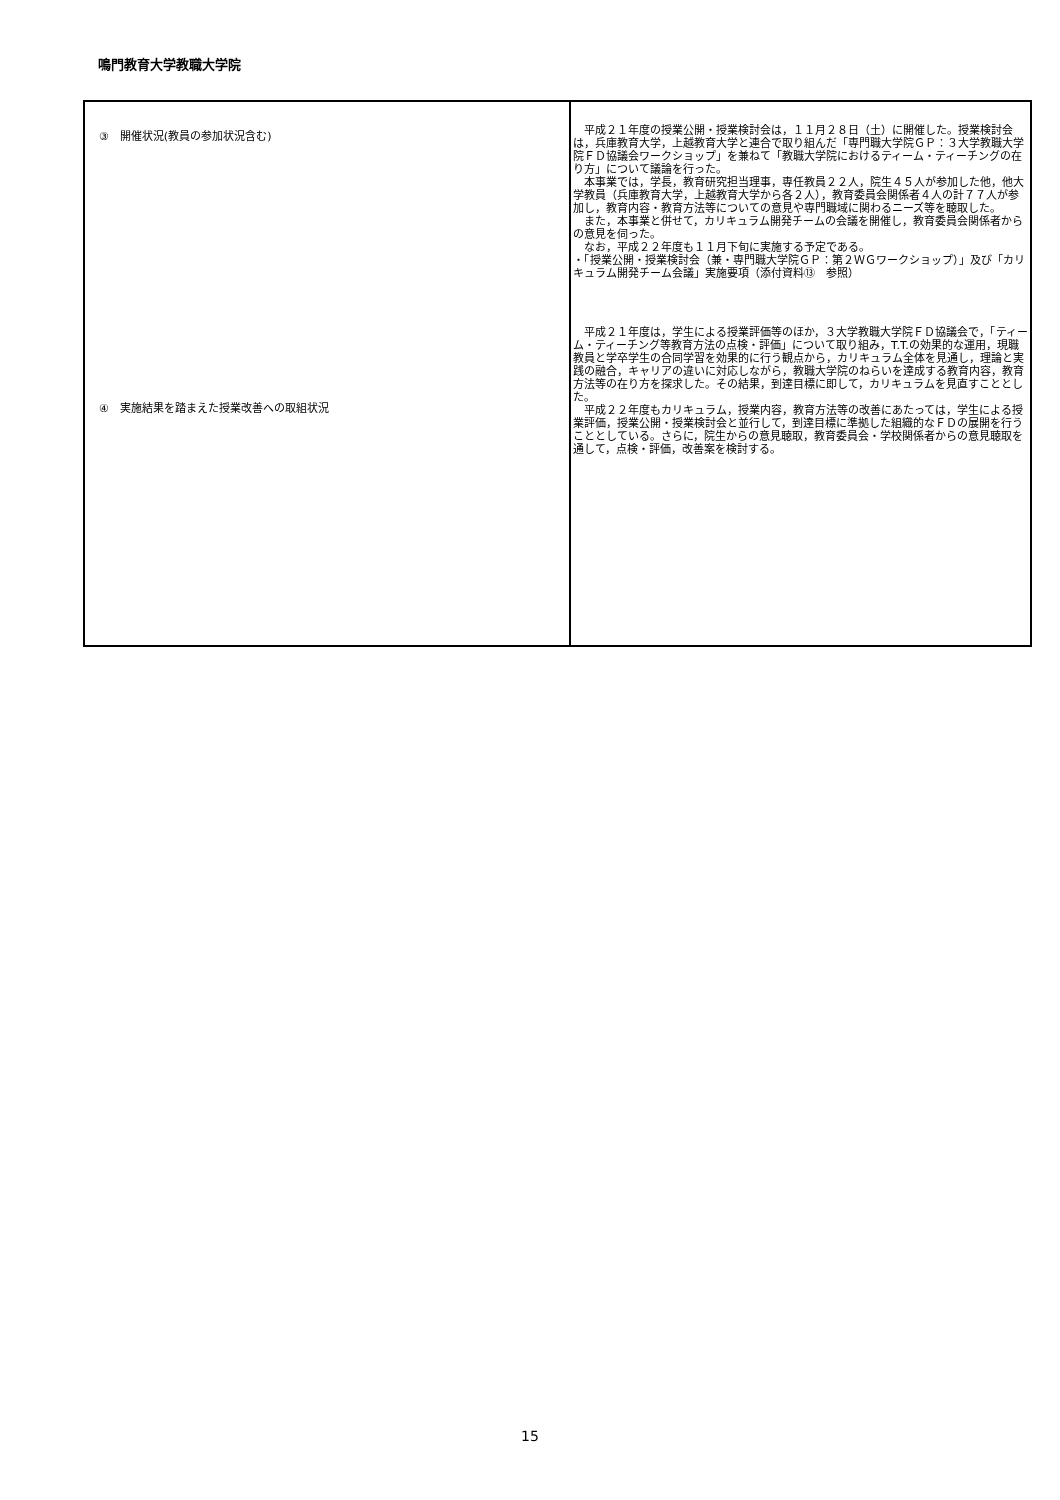鳴門教育大学教職大学院
| ③ 開催状況(教員の参加状況含む) ④ 実施結果を踏まえた授業改善への取組状況 | 平成２１年度の授業公開・授業検討会は，１１月２８日（土）に開催した。授業検討会は，兵庫教育大学，上越教育大学と連合で取り組んだ「専門職大学院ＧＰ：３大学教職大学院ＦＤ協議会ワークショップ」を兼ねて「教職大学院におけるティーム・ティーチングの在り方」について議論を行った。 本事業では，学長，教育研究担当理事，専任教員２２人，院生４５人が参加した他，他大学教員（兵庫教育大学，上越教育大学から各２人），教育委員会関係者４人の計７７人が参加し，教育内容・教育方法等についての意見や専門職域に関わるニーズ等を聴取した。 また，本事業と併せて，カリキュラム開発チームの会議を開催し，教育委員会関係者からの意見を伺った。 なお，平成２２年度も１１月下旬に実施する予定である。 ・「授業公開・授業検討会（兼・専門職大学院ＧＰ：第２ＷＧワークショップ）」及び「カリキュラム開発チーム会議」実施要項（添付資料⑬ 参照） 平成２１年度は，学生による授業評価等のほか，３大学教職大学院ＦＤ協議会で，「ティーム・ティーチング等教育方法の点検・評価」について取り組み，T.T.の効果的な運用，現職教員と学卒学生の合同学習を効果的に行う観点から，カリキュラム全体を見通し，理論と実践の融合，キャリアの違いに対応しながら，教職大学院のねらいを達成する教育内容，教育方法等の在り方を探求した。その結果，到達目標に即して，カリキュラムを見直すこととした。 平成２２年度もカリキュラム，授業内容，教育方法等の改善にあたっては，学生による授業評価，授業公開・授業検討会と並行して，到達目標に準拠した組織的なＦＤの展開を行うこととしている。さらに，院生からの意見聴取，教育委員会・学校関係者からの意見聴取を通して，点検・評価，改善案を検討する。 |
15